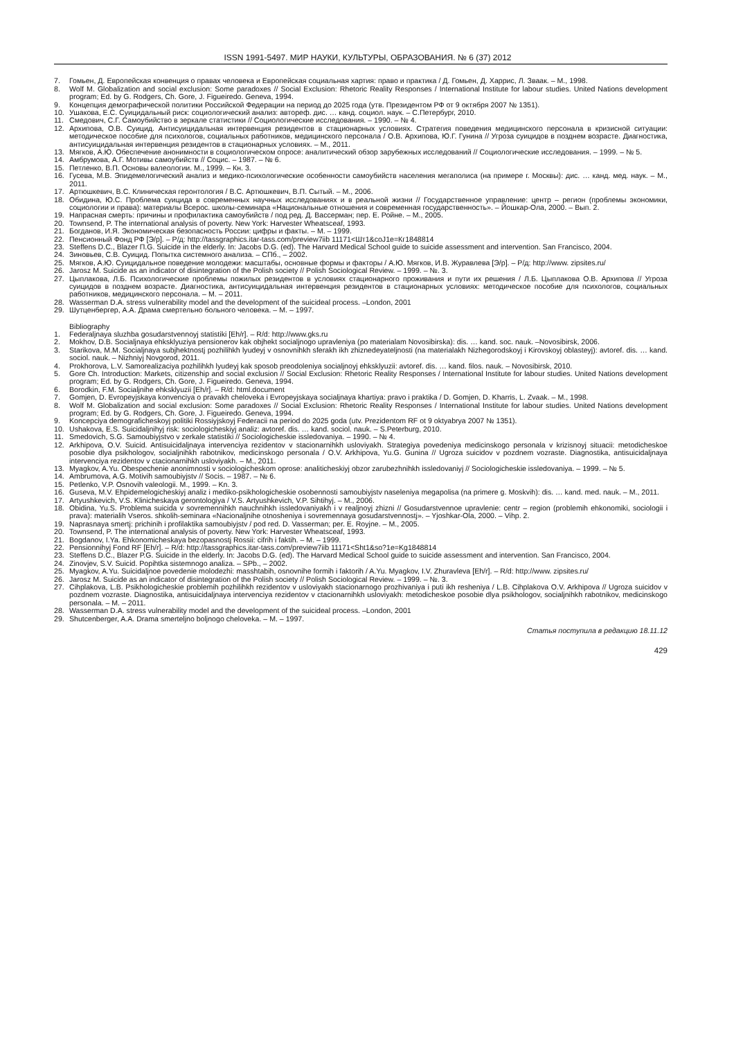ISSN 1991-5497. МИР НАУКИ, КУЛЬТУРЫ, ОБРАЗОВАНИЯ. № 6 (37) 2012
7. Гомьен, Д. Европейская конвенция о правах человека и Европейская социальная хартия: право и практика / Д. Гомьен, Д. Харрис, Л. Зваак. – М., 1998.
8. Wolf M. Globalization and social exclusion: Some paradoxes // Social Exclusion: Rhetoric Reality Responses / International Institute for labour studies. United Nations development program; Ed. by G. Rodgers, Ch. Gore, J. Figueiredo. Geneva, 1994.
9. Концепция демографической политики Российской Федерации на период до 2025 года (утв. Президентом РФ от 9 октября 2007 № 1351).
10. Ушакова, Е.С. Суицидальный риск: социологический анализ: автореф. дис. … канд. социол. наук. – С.Петербург, 2010.
11. Смедович, С.Г. Самоубийство в зеркале статистики // Социологические исследования. – 1990. – № 4.
12. Архипова, О.В. Суицид. Антисуицидальная интервенция резидентов в стационарных условиях. Стратегия поведения медицинского персонала в кризисной ситуации: методическое пособие для психологов, социальных работников, медицинского персонала / О.В. Архипова, Ю.Г. Гунина // Угроза суицидов в позднем возрасте. Диагностика, антисуицидальная интервенция резидентов в стационарных условиях. – М., 2011.
13. Мягков, А.Ю. Обеспечение анонимности в социологическом опросе: аналитический обзор зарубежных исследований // Социологические исследования. – 1999. – № 5.
14. Амбрумова, А.Г. Мотивы самоубийств // Социс. – 1987. – № 6.
15. Петленко, В.П. Основы валеологии. М., 1999. – Кн. 3.
16. Гусева, М.В. Эпидемелогический анализ и медико-психологические особенности самоубийств населения мегаполиса (на примере г. Москвы): дис. … канд. мед. наук. – М., 2011.
17. Артюшкевич, В.С. Клиническая геронтология / В.С. Артюшкевич, В.П. Сытый. – М., 2006.
18. Обидина, Ю.С. Проблема суицида в современных научных исследованиях и в реальной жизни // Государственное управление: центр – регион (проблемы экономики, социологии и права): материалы Всерос. школы-семинара «Национальные отношения и современная государственность». – Йошкар-Ола, 2000. – Вып. 2.
19. Напрасная смерть: причины и профилактика самоубийств / под ред. Д. Вассерман; пер. Е. Ройне. – М., 2005.
20. Townsend, P. The international analysis of poverty. New York: Harvester Wheatsceaf, 1993.
21. Богданов, И.Я. Экономическая безопасность России: цифры и факты. – М. – 1999.
22. Пенсионный Фонд РФ [Э/р]. – Р/д: http://tassgraphics.itar-tass.com/preview7iib 11171<Шт1&coJ1e=Кг1848814
23. Steffens D.C., Blazer П.G. Suicide in the elderly. In: Jacobs D.G. (ed). The Harvard Medical School guide to suicide assessment and intervention. San Francisco, 2004.
24. Зиновьев, С.В. Суицид. Попытка системного анализа. – СПб., – 2002.
25. Мягков, А.Ю. Суицидальное поведение молодежи: масштабы, основные формы и факторы / А.Ю. Мягков, И.В. Журавлева [Э/р]. – Р/д: http://www. zipsites.ru/
26. Jarosz M. Suicide as an indicator of disintegration of the Polish society // Polish Sociological Review. – 1999. – №. 3.
27. Цыплакова, Л.Б. Психологические проблемы пожилых резидентов в условиях стационарного проживания и пути их решения / Л.Б. Цыплакова О.В. Архипова // Угроза суицидов в позднем возрасте. Диагностика, антисуицидальная интервенция резидентов в стационарных условиях: методическое пособие для психологов, социальных работников, медицинского персонала. – М. – 2011.
28. Wasserman D.A. stress vulnerability model and the development of the suicideal process. –London, 2001
29. Шутценбергер, А.А. Драма смертельно больного человека. – М. – 1997.
Bibliography
1. Federaljnaya sluzhba gosudarstvennoyj statistiki [Eh/r]. – R/d: http://www.gks.ru
2. Mokhov, D.B. Socialjnaya ehksklyuziya pensionerov kak objhekt socialjnogo upravleniya (po materialam Novosibirska): dis. … kand. soc. nauk. –Novosibirsk, 2006.
3. Starikova, M.M. Socialjnaya subjhektnostj pozhilihkh lyudeyj v osnovnihkh sferakh ikh zhiznedeyateljnosti (na materialakh Nizhegorodskoyj i Kirovskoyj oblasteyj): avtoref. dis. … kand. sociol. nauk. – Nizhniyj Novgorod, 2011.
4. Prokhorova, L.V. Samorealizaciya pozhilihkh lyudeyj kak sposob preodoleniya socialjnoyj ehksklyuzii: avtoref. dis. … kand. filos. nauk. – Novosibirsk, 2010.
5. Gore Ch. Introduction: Markets, citizenship and social exclusion // Social Exclusion: Rhetoric Reality Responses / International Institute for labour studies. United Nations development program; Ed. by G. Rodgers, Ch. Gore, J. Figueiredo. Geneva, 1994.
6. Borodkin, F.M. Socialjnihe ehksklyuzii [Eh/r]. – R/d: html.document
7. Gomjen, D. Evropeyjskaya konvenciya o pravakh cheloveka i Evropeyjskaya socialjnaya khartiya: pravo i praktika / D. Gomjen, D. Kharris, L. Zvaak. – M., 1998.
8. Wolf M. Globalization and social exclusion: Some paradoxes // Social Exclusion: Rhetoric Reality Responses / International Institute for labour studies. United Nations development program; Ed. by G. Rodgers, Ch. Gore, J. Figueiredo. Geneva, 1994.
9. Koncepciya demograficheskoyj politiki Rossiyjskoyj Federacii na period do 2025 goda (utv. Prezidentom RF ot 9 oktyabrya 2007 № 1351).
10. Ushakova, E.S. Suicidaljnihyj risk: sociologicheskiyj analiz: avtoref. dis. … kand. sociol. nauk. – S.Peterburg, 2010.
11. Smedovich, S.G. Samoubiyjstvo v zerkale statistiki // Sociologicheskie issledovaniya. – 1990. – № 4.
12. Arkhipova, O.V. Suicid. Antisuicidaljnaya intervenciya rezidentov v stacionarnihkh usloviyakh. Strategiya povedeniya medicinskogo personala v krizisnoyj situacii: metodicheskoe posobie dlya psikhologov, socialjnihkh rabotnikov, medicinskogo personala / O.V. Arkhipova, Yu.G. Gunina // Ugroza suicidov v pozdnem vozraste. Diagnostika, antisuicidaljnaya intervenciya rezidentov v ctacionarnihkh usloviyakh. – M., 2011.
13. Myagkov, A.Yu. Obespechenie anonimnosti v sociologicheskom oprose: analiticheskiyj obzor zarubezhnihkh issledovaniyj // Sociologicheskie issledovaniya. – 1999. – № 5.
14. Ambrumova, A.G. Motivih samoubiyjstv // Socis. – 1987. – № 6.
15. Petlenko, V.P. Osnovih valeologii. M., 1999. – Kn. 3.
16. Guseva, M.V. Ehpidemelogicheskiyj analiz i mediko-psikhologicheskie osobennosti samoubiyjstv naseleniya megapolisa (na primere g. Moskvih): dis. … kand. med. nauk. – M., 2011.
17. Artyushkevich, V.S. Klinicheskaya gerontologiya / V.S. Artyushkevich, V.P. Sihtihyj. – M., 2006.
18. Obidina, Yu.S. Problema suicida v sovremennihkh nauchnihkh issledovaniyakh i v realjnoyj zhizni // Gosudarstvennoe upravlenie: centr – region (problemih ehkonomiki, sociologii i prava): materialih Vseros. shkolih-seminara «Nacionaljnihe otnosheniya i sovremennaya gosudarstvennostj». – Yjoshkar-Ola, 2000. – Vihp. 2.
19. Naprasnaya smertj: prichinih i profilaktika samoubiyjstv / pod red. D. Vasserman; per. E. Royjne. – M., 2005.
20. Townsend, P. The international analysis of poverty. New York: Harvester Wheatsceaf, 1993.
21. Bogdanov, I.Ya. Ehkonomicheskaya bezopasnostj Rossii: cifrih i faktih. – M. – 1999.
22. Pensionnihyj Fond RF [Eh/r]. – R/d: http://tassgraphics.itar-tass.com/preview7iib 11171<Sht1&so?1e=Kg1848814
23. Steffens D.C., Blazer P.G. Suicide in the elderly. In: Jacobs D.G. (ed). The Harvard Medical School guide to suicide assessment and intervention. San Francisco, 2004.
24. Zinovjev, S.V. Suicid. Popihtka sistemnogo analiza. – SPb., – 2002.
25. Myagkov, A.Yu. Suicidaljnoe povedenie molodezhi: masshtabih, osnovnihe formih i faktorih / A.Yu. Myagkov, I.V. Zhuravleva [Eh/r]. – R/d: http://www. zipsites.ru/
26. Jarosz M. Suicide as an indicator of disintegration of the Polish society // Polish Sociological Review. – 1999. – №. 3.
27. Cihplakova, L.B. Psikhologicheskie problemih pozhilihkh rezidentov v usloviyakh stacionarnogo prozhivaniya i puti ikh resheniya / L.B. Cihplakova O.V. Arkhipova // Ugroza suicidov v pozdnem vozraste. Diagnostika, antisuicidaljnaya intervenciya rezidentov v ctacionarnihkh usloviyakh: metodicheskoe posobie dlya psikhologov, socialjnihkh rabotnikov, medicinskogo personala. – M. – 2011.
28. Wasserman D.A. stress vulnerability model and the development of the suicideal process. –London, 2001
29. Shutcenberger, A.A. Drama smerteljno boljnogo cheloveka. – M. – 1997.
Статья поступила в редакцию 18.11.12
429